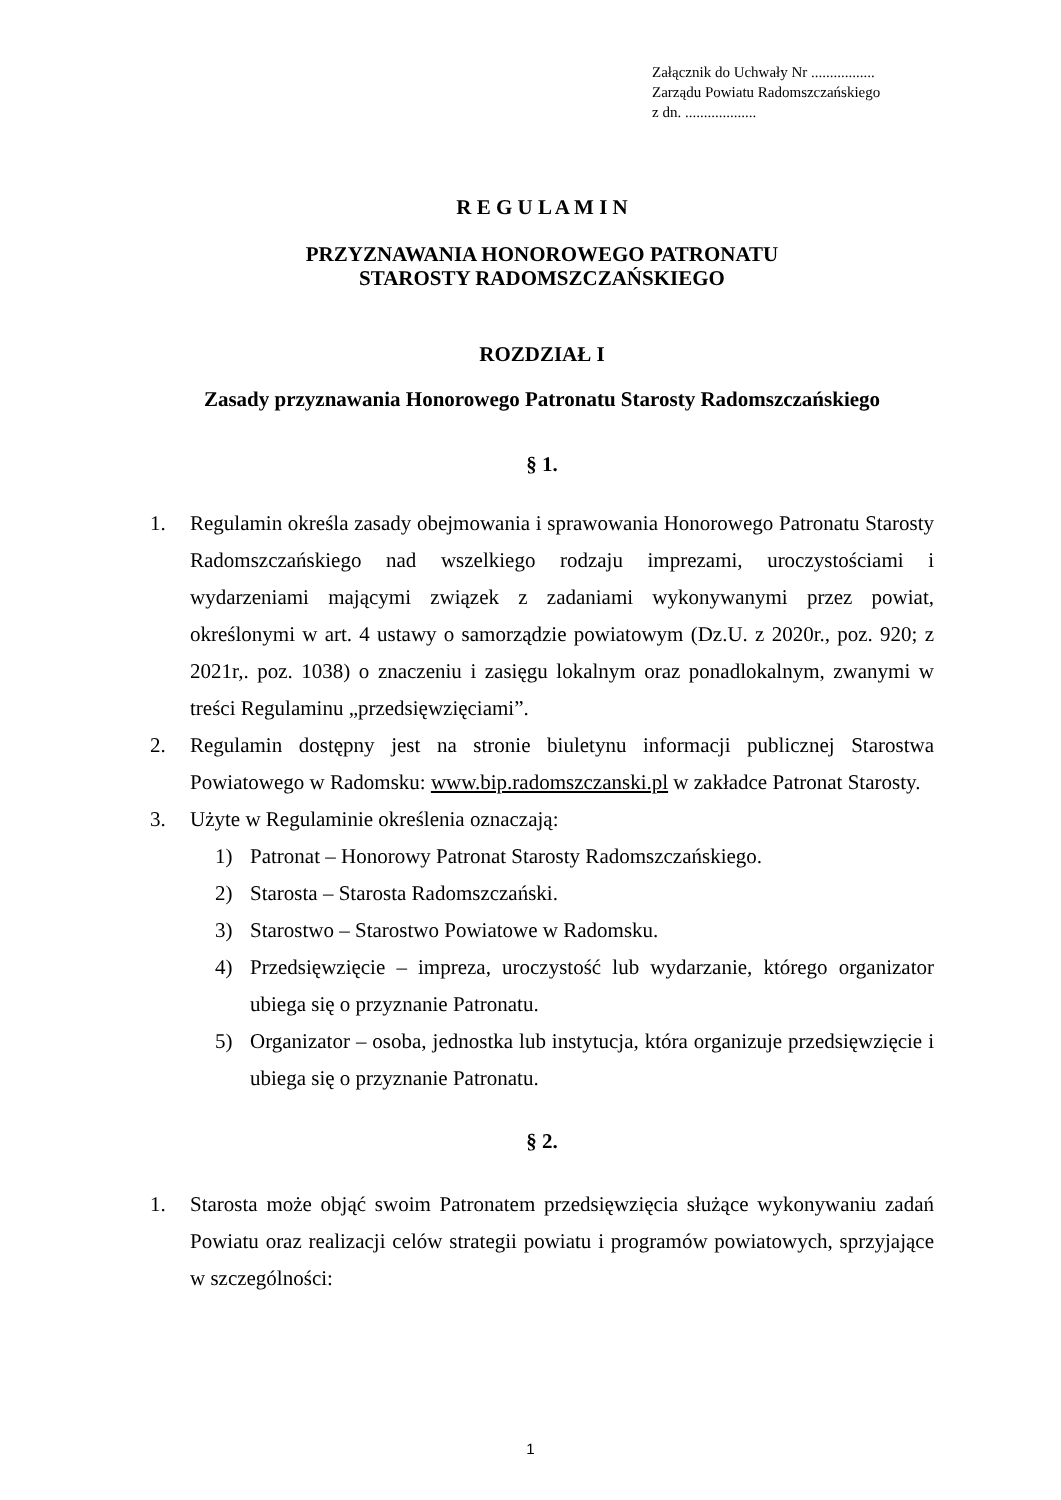Załącznik do Uchwały Nr .................
Zarządu Powiatu Radomszczańskiego
z dn. ...................
R E G U L A M I N
PRZYZNAWANIA HONOROWEGO PATRONATU
STAROSTY RADOMSZCZAŃSKIEGO
ROZDZIAŁ I
Zasady przyznawania Honorowego Patronatu Starosty Radomszczańskiego
§ 1.
1. Regulamin określa zasady obejmowania i sprawowania Honorowego Patronatu Starosty Radomszczańskiego nad wszelkiego rodzaju imprezami, uroczystościami i wydarzeniami mającymi związek z zadaniami wykonywanymi przez powiat, określonymi w art. 4 ustawy o samorządzie powiatowym (Dz.U. z 2020r., poz. 920; z 2021r,. poz. 1038) o znaczeniu i zasięgu lokalnym oraz ponadlokalnym, zwanymi w treści Regulaminu „przedsięwzięciami”.
2. Regulamin dostępny jest na stronie biuletynu informacji publicznej Starostwa Powiatowego w Radomsku: www.bip.radomszczanski.pl w zakładce Patronat Starosty.
3. Użyte w Regulaminie określenia oznaczają:
1) Patronat – Honorowy Patronat Starosty Radomszczańskiego.
2) Starosta – Starosta Radomszczański.
3) Starostwo – Starostwo Powiatowe w Radomsku.
4) Przedsięwzięcie – impreza, uroczystość lub wydarzanie, którego organizator ubiega się o przyznanie Patronatu.
5) Organizator – osoba, jednostka lub instytucja, która organizuje przedsięwzięcie i ubiega się o przyznanie Patronatu.
§ 2.
1. Starosta może objąć swoim Patronatem przedsięwzięcia służące wykonywaniu zadań Powiatu oraz realizacji celów strategii powiatu i programów powiatowych, sprzyjające w szczególności:
1